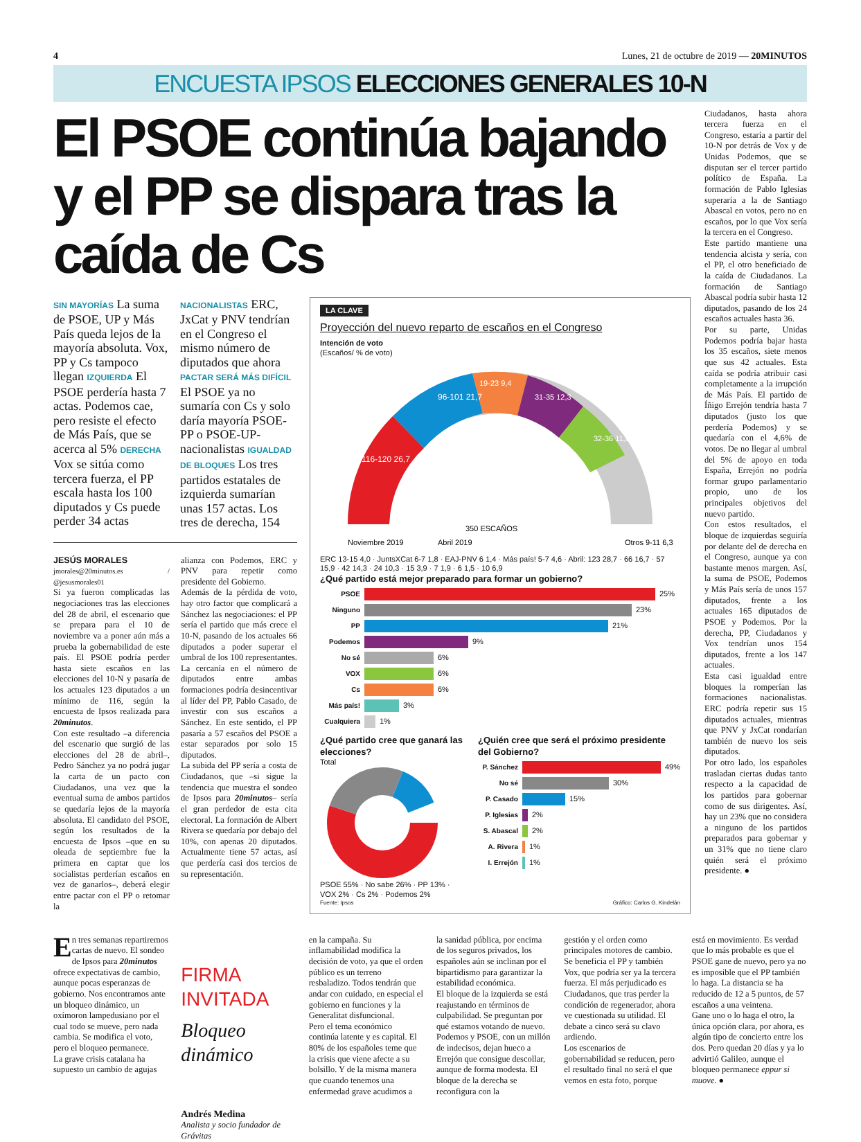4 Lunes, 21 de octubre de 2019 — 20MINUTOS
ENCUESTA IPSOS ELECCIONES GENERALES 10-N
El PSOE continúa bajando y el PP se dispara tras la caída de Cs
SIN MAYORÍAS La suma de PSOE, UP y Más País queda lejos de la mayoría absoluta. Vox, PP y Cs tampoco llegan IZQUIERDA El PSOE perdería hasta 7 actas. Podemos cae, pero resiste el efecto de Más País, que se acerca al 5% DERECHA Vox se sitúa como tercera fuerza, el PP escala hasta los 100 diputados y Cs puede perder 34 actas
NACIONALISTAS ERC, JxCat y PNV tendrían en el Congreso el mismo número de diputados que ahora PACTAR SERÁ MÁS DIFÍCIL El PSOE ya no sumaría con Cs y solo daría mayoría PSOE-PP o PSOE-UP-nacionalistas IGUALDAD DE BLOQUES Los tres partidos estatales de izquierda sumarían unas 157 actas. Los tres de derecha, 154
JESÚS MORALES
jmorales@20minutos.es / @jesusmorales01
Si ya fueron complicadas las negociaciones tras las elecciones del 28 de abril, el escenario que se prepara para el 10 de noviembre va a poner aún más a prueba la gobernabilidad de este país. El PSOE podría perder hasta siete escaños en las elecciones del 10-N y pasaría de los actuales 123 diputados a un mínimo de 116, según la encuesta de Ipsos realizada para 20minutos.
Con este resultado –a diferencia del escenario que surgió de las elecciones del 28 de abril–, Pedro Sánchez ya no podrá jugar la carta de un pacto con Ciudadanos, una vez que la eventual suma de ambos partidos se quedaría lejos de la mayoría absoluta. El candidato del PSOE, según los resultados de la encuesta de Ipsos –que en su oleada de septiembre fue la primera en captar que los socialistas perderían escaños en vez de ganarlos–, deberá elegir entre pactar con el PP o retomar la
alianza con Podemos, ERC y PNV para repetir como presidente del Gobierno.
Además de la pérdida de voto, hay otro factor que complicará a Sánchez las negociaciones: el PP sería el partido que más crece el 10-N, pasando de los actuales 66 diputados a poder superar el umbral de los 100 representantes. La cercanía en el número de diputados entre ambas formaciones podría desincentivar al líder del PP, Pablo Casado, de investir con sus escaños a Sánchez. En este sentido, el PP pasaría a 57 escaños del PSOE a estar separados por solo 15 diputados.
La subida del PP sería a costa de Ciudadanos, que –si sigue la tendencia que muestra el sondeo de Ipsos para 20minutos– sería el gran perdedor de esta cita electoral. La formación de Albert Rivera se quedaría por debajo del 10%, con apenas 20 diputados. Actualmente tiene 57 actas, así que perdería casi dos tercios de su representación.
LA CLAVE
Proyección del nuevo reparto de escaños en el Congreso
Intención de voto
(Escaños/ % de voto)
116-120 26,7
96-101 21,7
19-23 9,4
31-35 12,3
32-36 11,8
350 ESCAÑOS
Noviembre 2019
Abril 2019
Otros 9-11 6,3
ERC 13-15 4,0 · JuntsXCat 6-7 1,8 · EAJ-PNV 6 1,4 · Más país! 5-7 4,6 · Abril: 123 28,7 · 66 16,7 · 57 15,9 · 42 14,3 · 24 10,3 · 15 3,9 · 7 1,9 · 6 1,5 · 10 6,9
¿Qué partido está mejor preparado para formar un gobierno?
PSOE 25%
Ninguno 23%
PP 21%
Podemos 9%
No sé 6%
VOX 6%
Cs 6%
Más país! 3%
Cualquiera 1%
¿Qué partido cree que ganará las elecciones?
Total
PSOE 55% · No sabe 26% · PP 13% · VOX 2% · Cs 2% · Podemos 2%
¿Quién cree que será el próximo presidente del Gobierno?
P. Sánchez 49%
No sé 30%
P. Casado 15%
P. Iglesias 2%
S. Abascal 2%
A. Rivera 1%
I. Errejón 1%
Fuente: Ipsos Gráfico: Carlos G. Kindelán
Ciudadanos, hasta ahora tercera fuerza en el Congreso, estaría a partir del 10-N por detrás de Vox y de Unidas Podemos, que se disputan ser el tercer partido político de España. La formación de Pablo Iglesias superaría a la de Santiago Abascal en votos, pero no en escaños, por lo que Vox sería la tercera en el Congreso.
Este partido mantiene una tendencia alcista y sería, con el PP, el otro beneficiado de la caída de Ciudadanos. La formación de Santiago Abascal podría subir hasta 12 diputados, pasando de los 24 escaños actuales hasta 36.
Por su parte, Unidas Podemos podría bajar hasta los 35 escaños, siete menos que sus 42 actuales. Esta caída se podría atribuir casi completamente a la irrupción de Más País. El partido de Íñigo Errejón tendría hasta 7 diputados (justo los que perdería Podemos) y se quedaría con el 4,6% de votos. De no llegar al umbral del 5% de apoyo en toda España, Errejón no podría formar grupo parlamentario propio, uno de los principales objetivos del nuevo partido.
Con estos resultados, el bloque de izquierdas seguiría por delante del de derecha en el Congreso, aunque ya con bastante menos margen. Así, la suma de PSOE, Podemos y Más País sería de unos 157 diputados, frente a los actuales 165 diputados de PSOE y Podemos. Por la derecha, PP, Ciudadanos y Vox tendrían unos 154 diputados, frente a los 147 actuales.
Esta casi igualdad entre bloques la romperían las formaciones nacionalistas. ERC podría repetir sus 15 diputados actuales, mientras que PNV y JxCat rondarían también de nuevo los seis diputados.
Por otro lado, los españoles trasladan ciertas dudas tanto respecto a la capacidad de los partidos para gobernar como de sus dirigentes. Así, hay un 23% que no considera a ninguno de los partidos preparados para gobernar y un 31% que no tiene claro quién será el próximo presidente. ●
En tres semanas repartiremos cartas de nuevo. El sondeo de Ipsos para 20minutos ofrece expectativas de cambio, aunque pocas esperanzas de gobierno. Nos encontramos ante un bloqueo dinámico, un oxímoron lampedusiano por el cual todo se mueve, pero nada cambia. Se modifica el voto, pero el bloqueo permanece.
La grave crisis catalana ha supuesto un cambio de agujas
FIRMA INVITADA
Bloqueo dinámico
Andrés Medina
Analista y socio fundador de Grávitas
en la campaña. Su inflamabilidad modifica la decisión de voto, ya que el orden público es un terreno resbaladizo. Todos tendrán que andar con cuidado, en especial el gobierno en funciones y la Generalitat disfuncional.
Pero el tema económico continúa latente y es capital. El 80% de los españoles teme que la crisis que viene afecte a su bolsillo. Y de la misma manera que cuando tenemos una enfermedad grave acudimos a
la sanidad pública, por encima de los seguros privados, los españoles aún se inclinan por el bipartidismo para garantizar la estabilidad económica.
El bloque de la izquierda se está reajustando en términos de culpabilidad. Se preguntan por qué estamos votando de nuevo. Podemos y PSOE, con un millón de indecisos, dejan hueco a Errejón que consigue descollar, aunque de forma modesta. El bloque de la derecha se reconfigura con la
gestión y el orden como principales motores de cambio. Se beneficia el PP y también Vox, que podría ser ya la tercera fuerza. El más perjudicado es Ciudadanos, que tras perder la condición de regenerador, ahora ve cuestionada su utilidad. El debate a cinco será su clavo ardiendo.
Los escenarios de gobernabilidad se reducen, pero el resultado final no será el que vemos en esta foto, porque
está en movimiento. Es verdad que lo más probable es que el PSOE gane de nuevo, pero ya no es imposible que el PP también lo haga. La distancia se ha reducido de 12 a 5 puntos, de 57 escaños a una veintena.
Gane uno o lo haga el otro, la única opción clara, por ahora, es algún tipo de concierto entre los dos. Pero quedan 20 días y ya lo advirtió Galileo, aunque el bloqueo permanece eppur si muove. ●